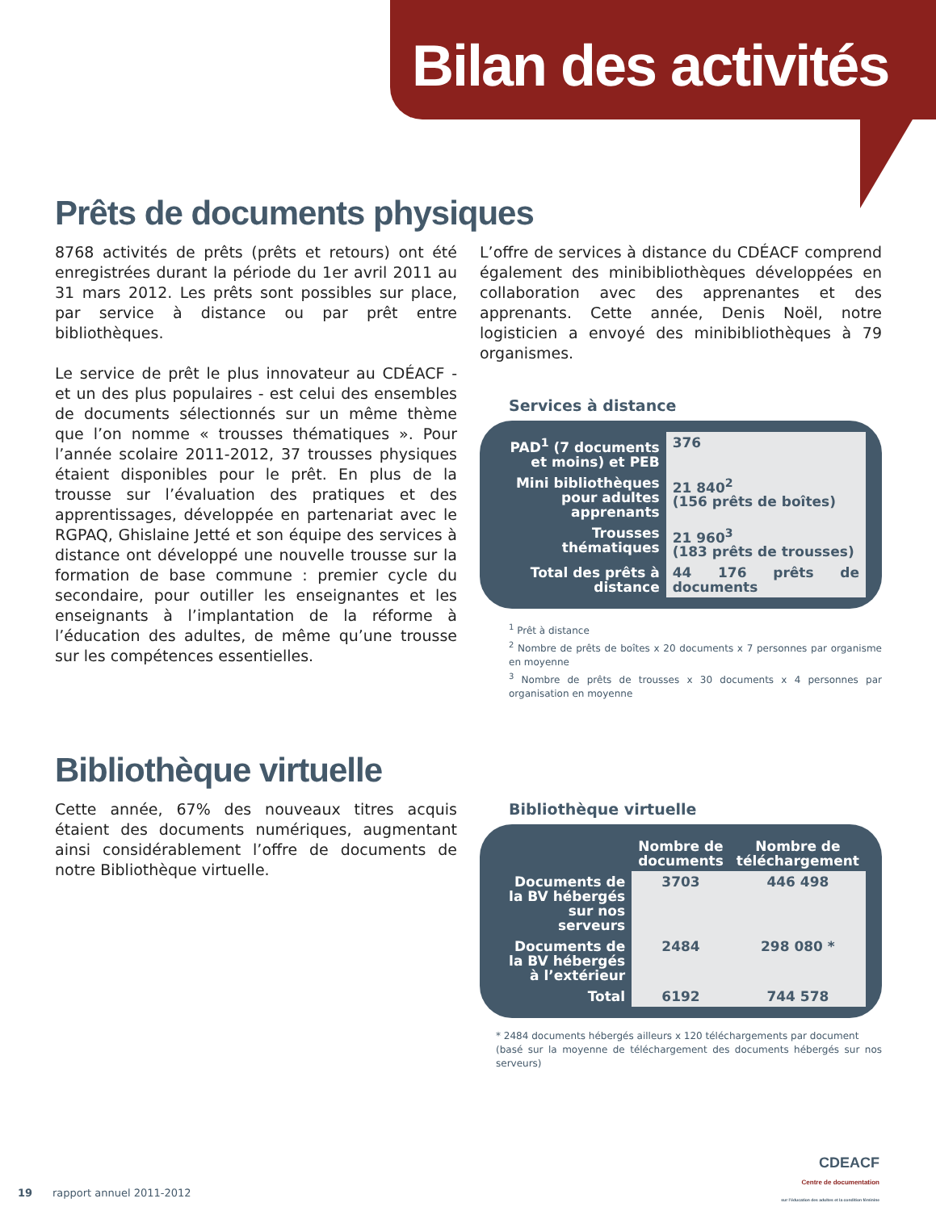Bilan des activités
Prêts de documents physiques
8768 activités de prêts (prêts et retours) ont été enregistrées durant la période du 1er avril 2011 au 31 mars 2012. Les prêts sont possibles sur place, par service à distance ou par prêt entre bibliothèques.
Le service de prêt le plus innovateur au CDÉACF - et un des plus populaires - est celui des ensembles de documents sélectionnés sur un même thème que l’on nomme « trousses thématiques ». Pour l’année scolaire 2011-2012, 37 trousses physiques étaient disponibles pour le prêt. En plus de la trousse sur l’évaluation des pratiques et des apprentissages, développée en partenariat avec le RGPAQ, Ghislaine Jetté et son équipe des services à distance ont développé une nouvelle trousse sur la formation de base commune : premier cycle du secondaire, pour outiller les enseignantes et les enseignants à l’implantation de la réforme à l’éducation des adultes, de même qu’une trousse sur les compétences essentielles.
L’offre de services à distance du CDÉACF comprend également des minibibliothèques développées en collaboration avec des apprenantes et des apprenants. Cette année, Denis Noël, notre logisticien a envoyé des minibibliothèques à 79 organismes.
Services à distance
| PAD<sup>1</sup> (7 documents et moins) et PEB | 376 |
| Mini bibliothèques pour adultes apprenants | 21 840<sup>2</sup> (156 prêts de boîtes) |
| Trousses thématiques | 21 960<sup>3</sup> (183 prêts de trousses) |
| Total des prêts à distance | 44 176 prêts de documents |
<sup>1</sup> Prêt à distance
<sup>2</sup> Nombre de prêts de boîtes x 20 documents x 7 personnes par organisme en moyenne
<sup>3</sup> Nombre de prêts de trousses x 30 documents x 4 personnes par organisation en moyenne
Bibliothèque virtuelle
Cette année, 67% des nouveaux titres acquis étaient des documents numériques, augmentant ainsi considérablement l’offre de documents de notre Bibliothèque virtuelle.
Bibliothèque virtuelle
| | Nombre de documents | Nombre de téléchargement |
| Documents de la BV hébergés sur nos serveurs | 3703 | 446 498 |
| Documents de la BV hébergés à l’extérieur | 2484 | 298 080 * |
| Total | 6192 | 744 578 |
* 2484 documents hébergés ailleurs x 120 téléchargements par document
(basé sur la moyenne de téléchargement des documents hébergés sur nos serveurs)
19 rapport annuel 2011-2012
CDEACF
Centre de documentation
sur l’éducation des adultes et la condition féminine